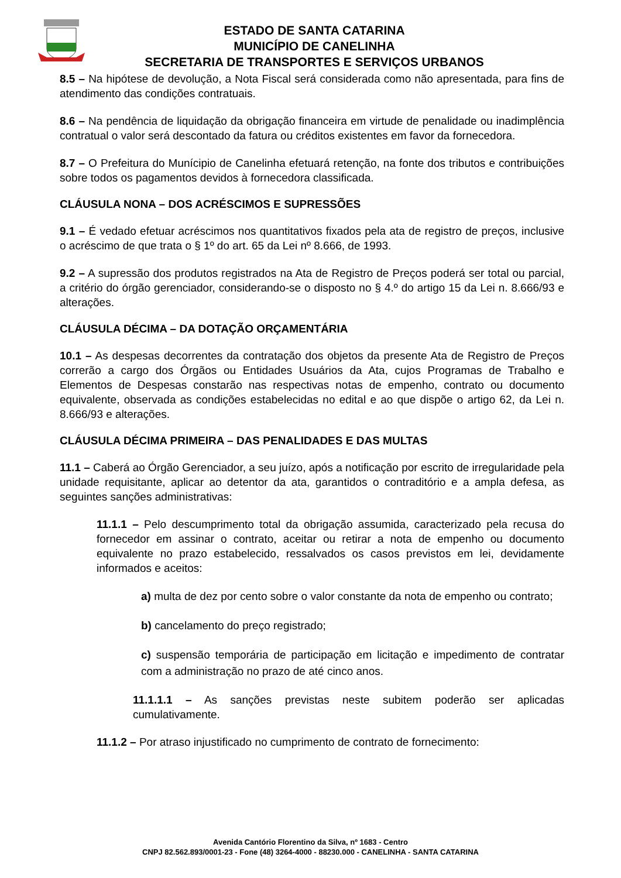ESTADO DE SANTA CATARINA
MUNICÍPIO DE CANELINHA
SECRETARIA DE TRANSPORTES E SERVIÇOS URBANOS
8.5 – Na hipótese de devolução, a Nota Fiscal será considerada como não apresentada, para fins de atendimento das condições contratuais.
8.6 – Na pendência de liquidação da obrigação financeira em virtude de penalidade ou inadimplência contratual o valor será descontado da fatura ou créditos existentes em favor da fornecedora.
8.7 – O Prefeitura do Munícipio de Canelinha efetuará retenção, na fonte dos tributos e contribuições sobre todos os pagamentos devidos à fornecedora classificada.
CLÁUSULA NONA – DOS ACRÉSCIMOS E SUPRESSÕES
9.1 – É vedado efetuar acréscimos nos quantitativos fixados pela ata de registro de preços, inclusive o acréscimo de que trata o § 1º do art. 65 da Lei nº 8.666, de 1993.
9.2 – A supressão dos produtos registrados na Ata de Registro de Preços poderá ser total ou parcial, a critério do órgão gerenciador, considerando-se o disposto no § 4.º do artigo 15 da Lei n. 8.666/93 e alterações.
CLÁUSULA DÉCIMA – DA DOTAÇÃO ORÇAMENTÁRIA
10.1 – As despesas decorrentes da contratação dos objetos da presente Ata de Registro de Preços correrão a cargo dos Órgãos ou Entidades Usuários da Ata, cujos Programas de Trabalho e Elementos de Despesas constarão nas respectivas notas de empenho, contrato ou documento equivalente, observada as condições estabelecidas no edital e ao que dispõe o artigo 62, da Lei n. 8.666/93 e alterações.
CLÁUSULA DÉCIMA PRIMEIRA – DAS PENALIDADES E DAS MULTAS
11.1 – Caberá ao Órgão Gerenciador, a seu juízo, após a notificação por escrito de irregularidade pela unidade requisitante, aplicar ao detentor da ata, garantidos o contraditório e a ampla defesa, as seguintes sanções administrativas:
11.1.1 – Pelo descumprimento total da obrigação assumida, caracterizado pela recusa do fornecedor em assinar o contrato, aceitar ou retirar a nota de empenho ou documento equivalente no prazo estabelecido, ressalvados os casos previstos em lei, devidamente informados e aceitos:
a) multa de dez por cento sobre o valor constante da nota de empenho ou contrato;
b) cancelamento do preço registrado;
c) suspensão temporária de participação em licitação e impedimento de contratar com a administração no prazo de até cinco anos.
11.1.1.1 – As sanções previstas neste subitem poderão ser aplicadas cumulativamente.
11.1.2 – Por atraso injustificado no cumprimento de contrato de fornecimento:
Avenida Cantório Florentino da Silva, nº 1683 - Centro
CNPJ 82.562.893/0001-23 - Fone (48) 3264-4000 - 88230.000 - CANELINHA - SANTA CATARINA